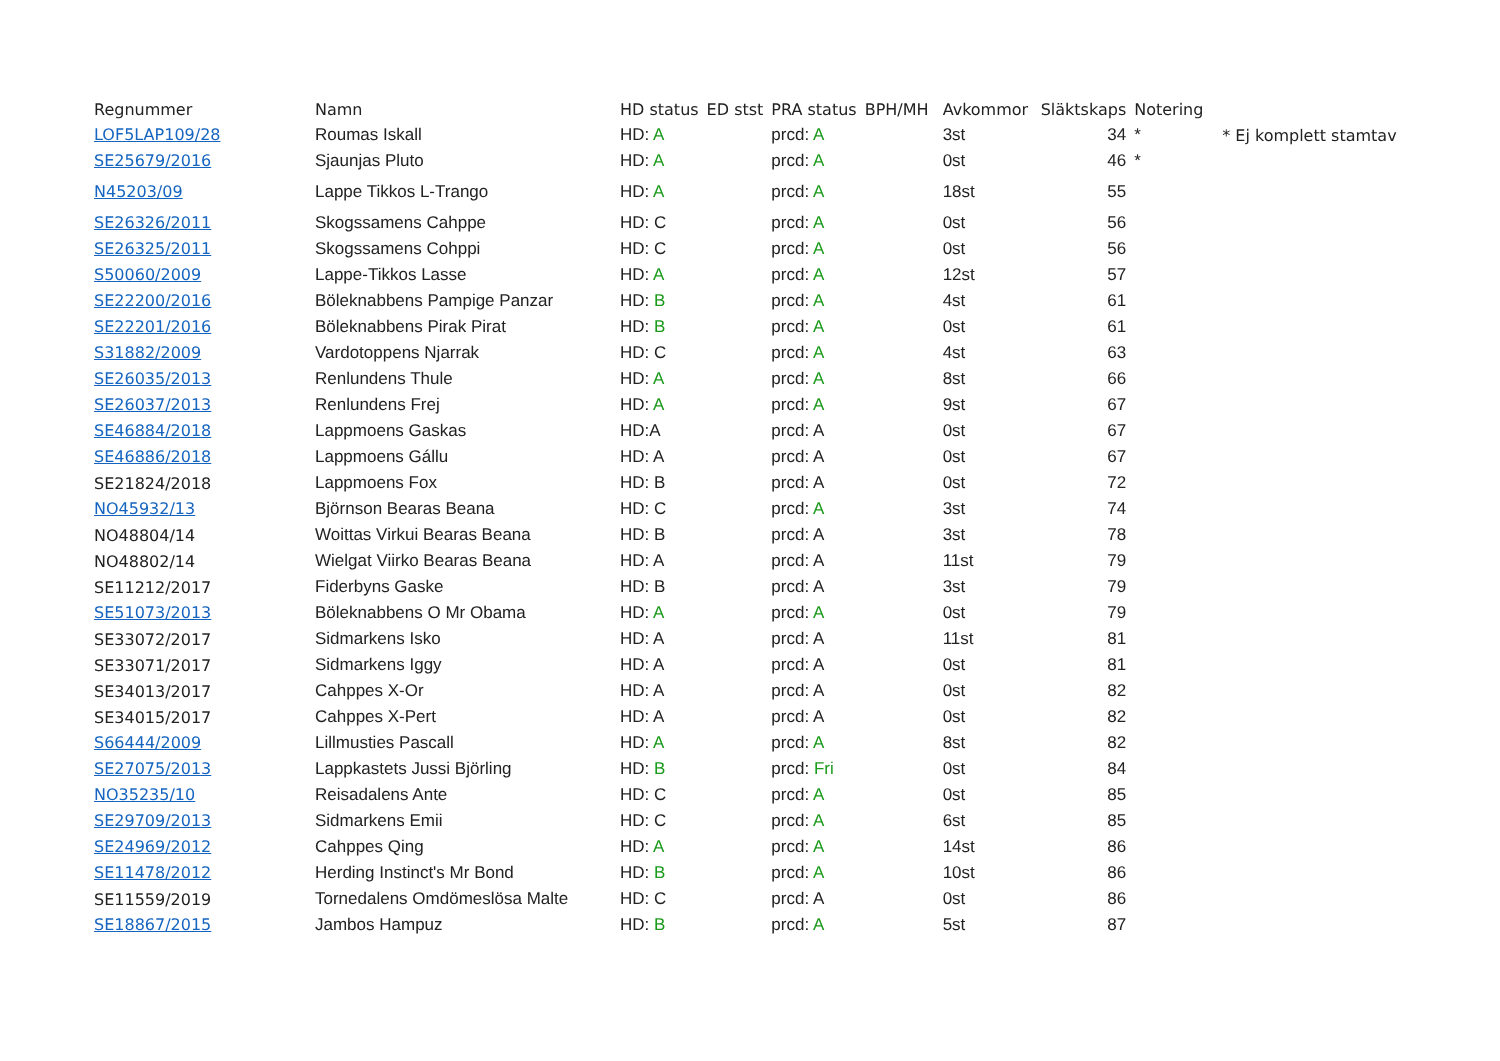| Regnummer | Namn | HD status | ED stst | PRA status | BPH/MH | Avkommor | Släktskaps | Notering | |
| --- | --- | --- | --- | --- | --- | --- | --- | --- | --- |
| LOF5LAP109/28 | Roumas Iskall | HD: A | | prcd: A | | 3st | 34 | * | * Ej komplett stamtav |
| SE25679/2016 | Sjaunjas Pluto | HD: A | | prcd: A | | 0st | 46 | * | |
| N45203/09 | Lappe Tikkos L-Trango | HD: A | | prcd: A | | 18st | 55 | | |
| SE26326/2011 | Skogssamens Cahppe | HD: C | | prcd: A | | 0st | 56 | | |
| SE26325/2011 | Skogssamens Cohppi | HD: C | | prcd: A | | 0st | 56 | | |
| S50060/2009 | Lappe-Tikkos Lasse | HD: A | | prcd: A | | 12st | 57 | | |
| SE22200/2016 | Böleknabbens Pampige Panzar | HD: B | | prcd: A | | 4st | 61 | | |
| SE22201/2016 | Böleknabbens Pirak Pirat | HD: B | | prcd: A | | 0st | 61 | | |
| S31882/2009 | Vardotoppens Njarrak | HD: C | | prcd: A | | 4st | 63 | | |
| SE26035/2013 | Renlundens Thule | HD: A | | prcd: A | | 8st | 66 | | |
| SE26037/2013 | Renlundens Frej | HD: A | | prcd: A | | 9st | 67 | | |
| SE46884/2018 | Lappmoens Gaskas | HD:A | | prcd: A | | 0st | 67 | | |
| SE46886/2018 | Lappmoens Gállu | HD: A | | prcd: A | | 0st | 67 | | |
| SE21824/2018 | Lappmoens Fox | HD: B | | prcd: A | | 0st | 72 | | |
| NO45932/13 | Björnson Bearas Beana | HD: C | | prcd: A | | 3st | 74 | | |
| NO48804/14 | Woittas Virkui Bearas Beana | HD: B | | prcd: A | | 3st | 78 | | |
| NO48802/14 | Wielgat Viirko Bearas Beana | HD: A | | prcd: A | | 11st | 79 | | |
| SE11212/2017 | Fiderbyns Gaske | HD: B | | prcd: A | | 3st | 79 | | |
| SE51073/2013 | Böleknabbens O Mr Obama | HD: A | | prcd: A | | 0st | 79 | | |
| SE33072/2017 | Sidmarkens Isko | HD: A | | prcd: A | | 11st | 81 | | |
| SE33071/2017 | Sidmarkens Iggy | HD: A | | prcd: A | | 0st | 81 | | |
| SE34013/2017 | Cahppes X-Or | HD: A | | prcd: A | | 0st | 82 | | |
| SE34015/2017 | Cahppes X-Pert | HD: A | | prcd: A | | 0st | 82 | | |
| S66444/2009 | Lillmusties Pascall | HD: A | | prcd: A | | 8st | 82 | | |
| SE27075/2013 | Lappkastets Jussi Björling | HD: B | | prcd: Fri | | 0st | 84 | | |
| NO35235/10 | Reisadalens Ante | HD: C | | prcd: A | | 0st | 85 | | |
| SE29709/2013 | Sidmarkens Emii | HD: C | | prcd: A | | 6st | 85 | | |
| SE24969/2012 | Cahppes Qing | HD: A | | prcd: A | | 14st | 86 | | |
| SE11478/2012 | Herding Instinct's Mr Bond | HD: B | | prcd: A | | 10st | 86 | | |
| SE11559/2019 | Tornedalens Omdömeslösa Malte | HD: C | | prcd: A | | 0st | 86 | | |
| SE18867/2015 | Jambos Hampuz | HD: B | | prcd: A | | 5st | 87 | | |